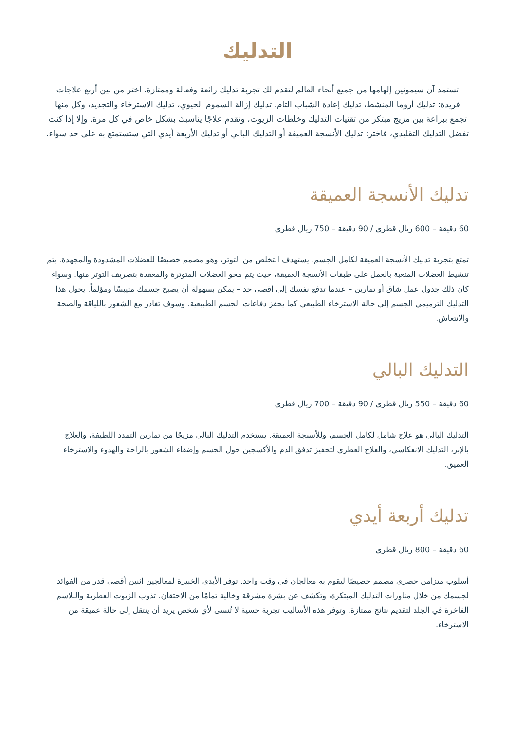التدليك
تستمد آن سيمونين إلهامها من جميع أنحاء العالم لتقدم لك تجربة تدليك رائعة وفعالة وممتازة. اختر من بين أربع علاجات فريدة: تدليك أروما المنشط، تدليك إعادة الشباب التام، تدليك إزالة السموم الحيوي، تدليك الاسترخاء والتجديد، وكل منها تجمع ببراعة بين مزيج مبتكر من تقنيات التدليك وخلطات الزيوت، وتقدم علاجًا يناسبك بشكل خاص في كل مرة. وإلا إذا كنت تفضل التدليك التقليدي، فاختر: تدليك الأنسجة العميقة أو التدليك البالي أو تدليك الأربعة أيدي التي ستستمتع به على حد سواء.
تدليك الأنسجة العميقة
60 دقيقة – 600 ريال قطري / 90 دقيقة – 750 ريال قطري
تمتع بتجربة تدليك الأنسجة العميقة لكامل الجسم، يستهدف التخلص من التوتر، وهو مصمم خصيصًا للعضلات المشدودة والمجهدة. يتم تنشيط العضلات المتعبة بالعمل على طبقات الأنسجة العميقة، حيث يتم محو العضلات المتوترة والمعقدة بتصريف التوتر منها. وسواء كان ذلك جدول عمل شاق أو تمارين – عندما تدفع نفسك إلى أقصى حد – يمكن بسهولة أن يصبح جسمك متيبسًا ومؤلماً. يحول هذا التدليك الترميمي الجسم إلى حالة الاسترخاء الطبيعي كما يحفز دفاعات الجسم الطبيعية. وسوف تغادر مع الشعور باللياقة والصحة والانتعاش.
التدليك البالي
60 دقيقة – 550 ريال قطري / 90 دقيقة – 700 ريال قطري
التدليك البالي هو علاج شامل لكامل الجسم، وللأنسجة العميقة. يستخدم التدليك البالي مزيجًا من تمارين التمدد اللطيفة، والعلاج بالإبر، التدليك الانعكاسي، والعلاج العطري لتحفيز تدفق الدم والأكسجين حول الجسم وإضفاء الشعور بالراحة والهدوء والاسترخاء العميق.
تدليك أربعة أيدي
60 دقيقة – 800 ريال قطري
أسلوب متزامن حصري مصمم خصيصًا ليقوم به معالجان في وقت واحد. توفر الأيدي الخبيرة لمعالجين اثنين أقصى قدر من الفوائد لجسمك من خلال مناورات التدليك المبتكرة، وتكشف عن بشرة مشرقة وخالية تمامًا من الاحتقان. تذوب الزيوت العطرية والبلاسم الفاخرة في الجلد لتقديم نتائج ممتازة. وتوفر هذه الأساليب تجربة حسية لا تُنسى لأي شخص يريد أن ينتقل إلى حالة عميقة من الاسترخاء.